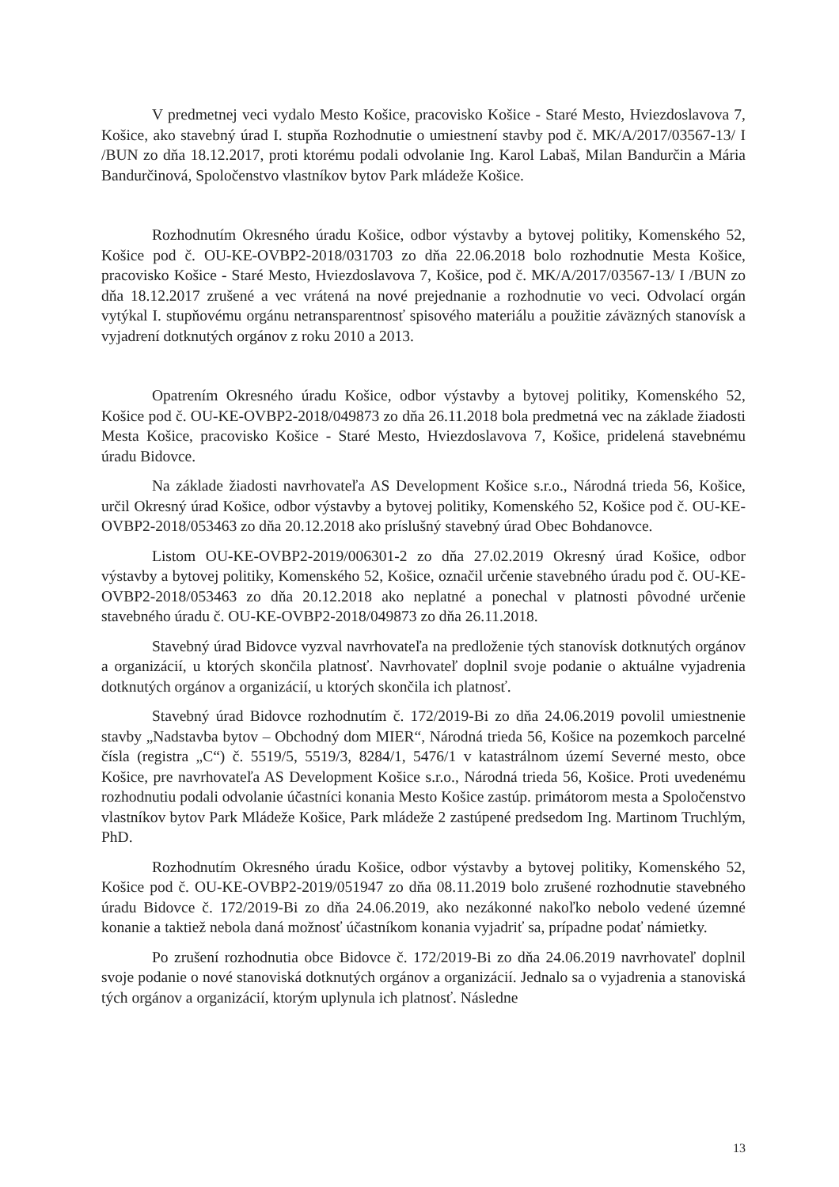V predmetnej veci vydalo Mesto Košice, pracovisko Košice - Staré Mesto, Hviezdoslavova 7, Košice, ako stavebný úrad I. stupňa Rozhodnutie o umiestnení stavby pod č. MK/A/2017/03567-13/ I /BUN zo dňa 18.12.2017, proti ktorému podali odvolanie Ing. Karol Labaš, Milan Bandurčin a Mária Bandurčinová, Spoločenstvo vlastníkov bytov Park mládeže Košice.
Rozhodnutím Okresného úradu Košice, odbor výstavby a bytovej politiky, Komenského 52, Košice pod č. OU-KE-OVBP2-2018/031703 zo dňa 22.06.2018 bolo rozhodnutie Mesta Košice, pracovisko Košice - Staré Mesto, Hviezdoslavova 7, Košice, pod č. MK/A/2017/03567-13/ I /BUN zo dňa 18.12.2017 zrušené a vec vrátená na nové prejednanie a rozhodnutie vo veci. Odvolací orgán vytýkal I. stupňovému orgánu netransparentnosť spisového materiálu a použitie záväzných stanovísk a vyjadrení dotknutých orgánov z roku 2010 a 2013.
Opatrením Okresného úradu Košice, odbor výstavby a bytovej politiky, Komenského 52, Košice pod č. OU-KE-OVBP2-2018/049873 zo dňa 26.11.2018 bola predmetná vec na základe žiadosti Mesta Košice, pracovisko Košice - Staré Mesto, Hviezdoslavova 7, Košice, pridelená stavebnému úradu Bidovce.
Na základe žiadosti navrhovateľa AS Development Košice s.r.o., Národná trieda 56, Košice, určil Okresný úrad Košice, odbor výstavby a bytovej politiky, Komenského 52, Košice pod č. OU-KE-OVBP2-2018/053463 zo dňa 20.12.2018 ako príslušný stavebný úrad Obec Bohdanovce.
Listom OU-KE-OVBP2-2019/006301-2 zo dňa 27.02.2019 Okresný úrad Košice, odbor výstavby a bytovej politiky, Komenského 52, Košice, označil určenie stavebného úradu pod č. OU-KE-OVBP2-2018/053463 zo dňa 20.12.2018 ako neplatné a ponechal v platnosti pôvodné určenie stavebného úradu č. OU-KE-OVBP2-2018/049873 zo dňa 26.11.2018.
Stavebný úrad Bidovce vyzval navrhovateľa na predloženie tých stanovísk dotknutých orgánov a organizácií, u ktorých skončila platnosť. Navrhovateľ doplnil svoje podanie o aktuálne vyjadrenia dotknutých orgánov a organizácií, u ktorých skončila ich platnosť.
Stavebný úrad Bidovce rozhodnutím č. 172/2019-Bi zo dňa 24.06.2019 povolil umiestnenie stavby „Nadstavba bytov – Obchodný dom MIER“, Národná trieda 56, Košice na pozemkoch parcelné čísla (registra „C“) č. 5519/5, 5519/3, 8284/1, 5476/1 v katastrálnom území Severné mesto, obce Košice, pre navrhovateľa AS Development Košice s.r.o., Národná trieda 56, Košice. Proti uvedenému rozhodnutiu podali odvolanie účastníci konania Mesto Košice zastúp. primátorom mesta a Spoločenstvo vlastníkov bytov Park Mládeže Košice, Park mládeže 2 zastúpené predsedom Ing. Martinom Truchlým, PhD.
Rozhodnutím Okresného úradu Košice, odbor výstavby a bytovej politiky, Komenského 52, Košice pod č. OU-KE-OVBP2-2019/051947 zo dňa 08.11.2019 bolo zrušené rozhodnutie stavebného úradu Bidovce č. 172/2019-Bi zo dňa 24.06.2019, ako nezákonné nakoľko nebolo vedené územné konanie a taktiež nebola daná možnosť účastníkom konania vyjadriť sa, prípadne podať námietky.
Po zrušení rozhodnutia obce Bidovce č. 172/2019-Bi zo dňa 24.06.2019 navrhovateľ doplnil svoje podanie o nové stanoviská dotknutých orgánov a organizácií. Jednalo sa o vyjadrenia a stanoviská tých orgánov a organizácií, ktorým uplynula ich platnosť. Následne
13